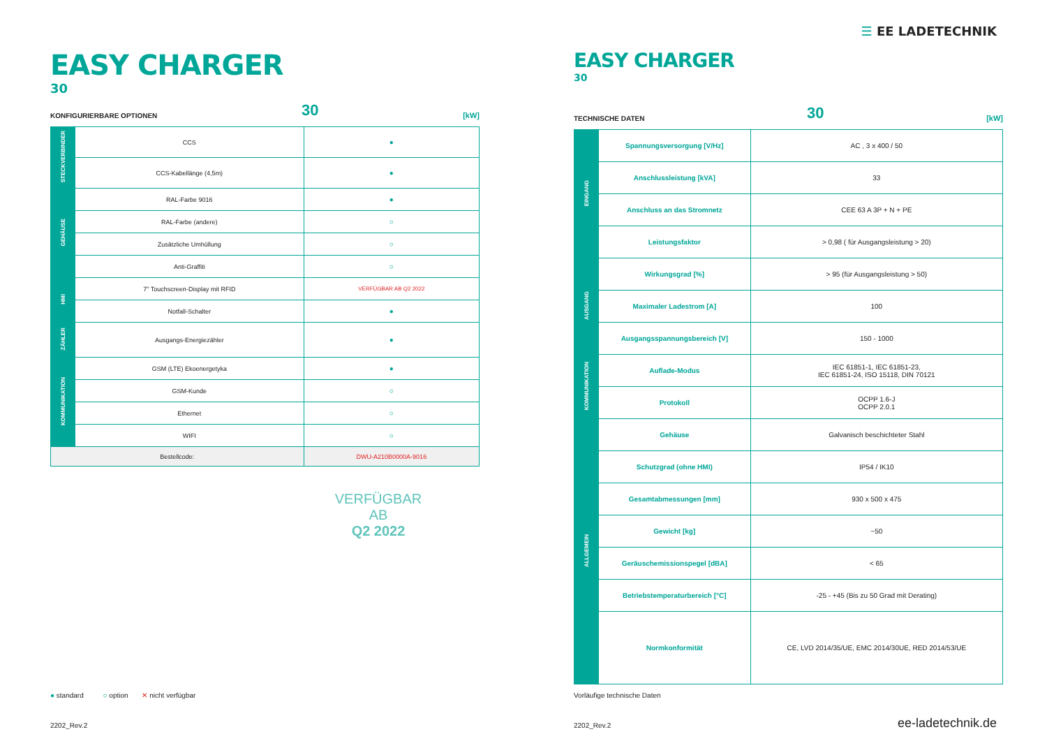EASY CHARGER
30
KONFIGURIERBARE OPTIONEN 30 [kW]
| STECKVERBINDER | CCS | ● |
| | CCS-Kabellänge (4,5m) | ● |
| GEHÄUSE | RAL-Farbe 9016 | ● |
| | RAL-Farbe (andere) | ○ |
| | Zusätzliche Umhüllung | ○ |
| | Anti-Graffiti | ○ |
| HMI | 7" Touchscreen-Display mit RFID | VERFÜGBAR AB Q2 2022 |
| | Notfall-Schalter | ● |
| ZÄHLER | Ausgangs-Energiezähler | ● |
| KOMMUNIKATION | GSM (LTE) Ekoenergetyka | ● |
| | GSM-Kunde | ○ |
| | Ethernet | ○ |
| | WIFI | ○ |
| Bestellcode: | | DWU-A210B0000A-9016 |
VERFÜGBAR AB
Q2 2022
● standard ○ option ✕ nicht verfügbar
2202_Rev.2
☰ EE LADETECHNIK
EASY CHARGER
30
TECHNISCHE DATEN 30 [kW]
| EINGANG | Spannungsversorgung [V/Hz] | AC , 3 x 400 / 50 |
| | Anschlussleistung [kVA] | 33 |
| | Anschluss an das Stromnetz | CEE 63 A 3P + N + PE |
| | Leistungsfaktor | > 0,98 ( für Ausgangsleistung > 20) |
| AUSGANG | Wirkungsgrad [%] | > 95 (für Ausgangsleistung > 50) |
| | Maximaler Ladestrom [A] | 100 |
| | Ausgangsspannungsbereich [V] | 150 - 1000 |
| KOMMUNIKATION | Auflade-Modus | IEC 61851-1, IEC 61851-23, IEC 61851-24, ISO 15118, DIN 70121 |
| | Protokoll | OCPP 1.6-J OCPP 2.0.1 |
| ALLGEMEIN | Gehäuse | Galvanisch beschichteter Stahl |
| | Schutzgrad (ohne HMI) | IP54 / IK10 |
| | Gesamtabmessungen [mm] | 930 x 500 x 475 |
| | Gewicht [kg] | ~50 |
| | Geräuschemissionspegel [dBA] | < 65 |
| | Betriebstemperaturbereich [°C] | -25 - +45 (Bis zu 50 Grad mit Derating) |
| | Normkonformität | CE, LVD 2014/35/UE, EMC 2014/30UE, RED 2014/53/UE |
Vorläufige technische Daten
2202_Rev.2 ee-ladetechnik.de